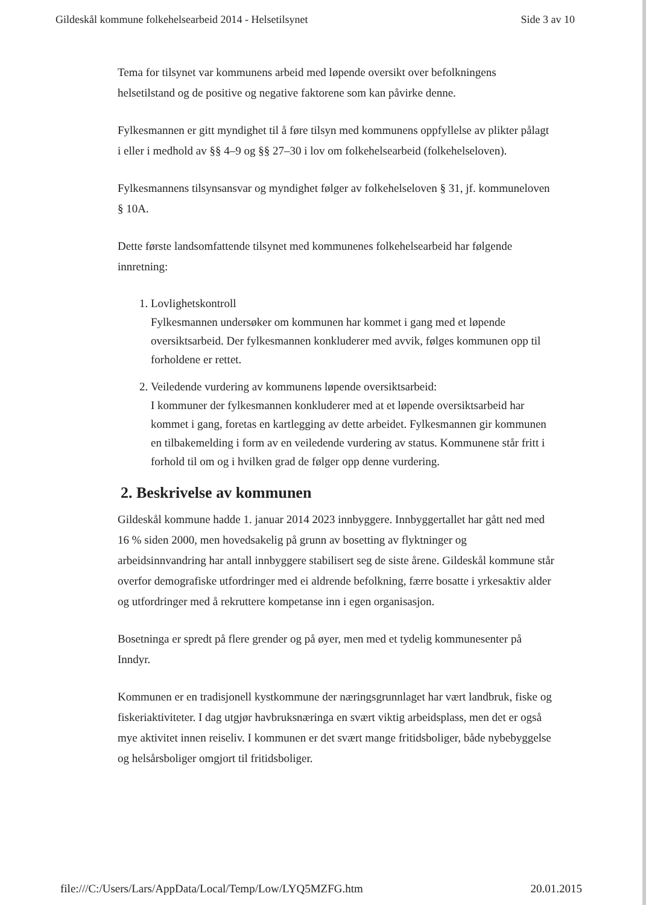Gildeskål kommune folkehelsearbeid 2014 - Helsetilsynet Side 3 av 10
Tema for tilsynet var kommunens arbeid med løpende oversikt over befolkningens helsetilstand og de positive og negative faktorene som kan påvirke denne.
Fylkesmannen er gitt myndighet til å føre tilsyn med kommunens oppfyllelse av plikter pålagt i eller i medhold av §§ 4–9 og §§ 27–30 i lov om folkehelsearbeid (folkehelseloven).
Fylkesmannens tilsynsansvar og myndighet følger av folkehelseloven § 31, jf. kommuneloven § 10A.
Dette første landsomfattende tilsynet med kommunenes folkehelsearbeid har følgende innretning:
1. Lovlighetskontroll
Fylkesmannen undersøker om kommunen har kommet i gang med et løpende oversiktsarbeid. Der fylkesmannen konkluderer med avvik, følges kommunen opp til forholdene er rettet.
2. Veiledende vurdering av kommunens løpende oversiktsarbeid:
I kommuner der fylkesmannen konkluderer med at et løpende oversiktsarbeid har kommet i gang, foretas en kartlegging av dette arbeidet. Fylkesmannen gir kommunen en tilbakemelding i form av en veiledende vurdering av status. Kommunene står fritt i forhold til om og i hvilken grad de følger opp denne vurdering.
2. Beskrivelse av kommunen
Gildeskål kommune hadde 1. januar 2014 2023 innbyggere. Innbyggertallet har gått ned med 16 % siden 2000, men hovedsakelig på grunn av bosetting av flyktninger og arbeidsinnvandring har antall innbyggere stabilisert seg de siste årene. Gildeskål kommune står overfor demografiske utfordringer med ei aldrende befolkning, færre bosatte i yrkesaktiv alder og utfordringer med å rekruttere kompetanse inn i egen organisasjon.
Bosetninga er spredt på flere grender og på øyer, men med et tydelig kommunesenter på Inndyr.
Kommunen er en tradisjonell kystkommune der næringsgrunnlaget har vært landbruk, fiske og fiskeriaktiviteter. I dag utgjør havbruksnæringa en svært viktig arbeidsplass, men det er også mye aktivitet innen reiseliv. I kommunen er det svært mange fritidsboliger, både nybebyggelse og helsårsboliger omgjort til fritidsboliger.
file:///C:/Users/Lars/AppData/Local/Temp/Low/LYQ5MZFG.htm 20.01.2015